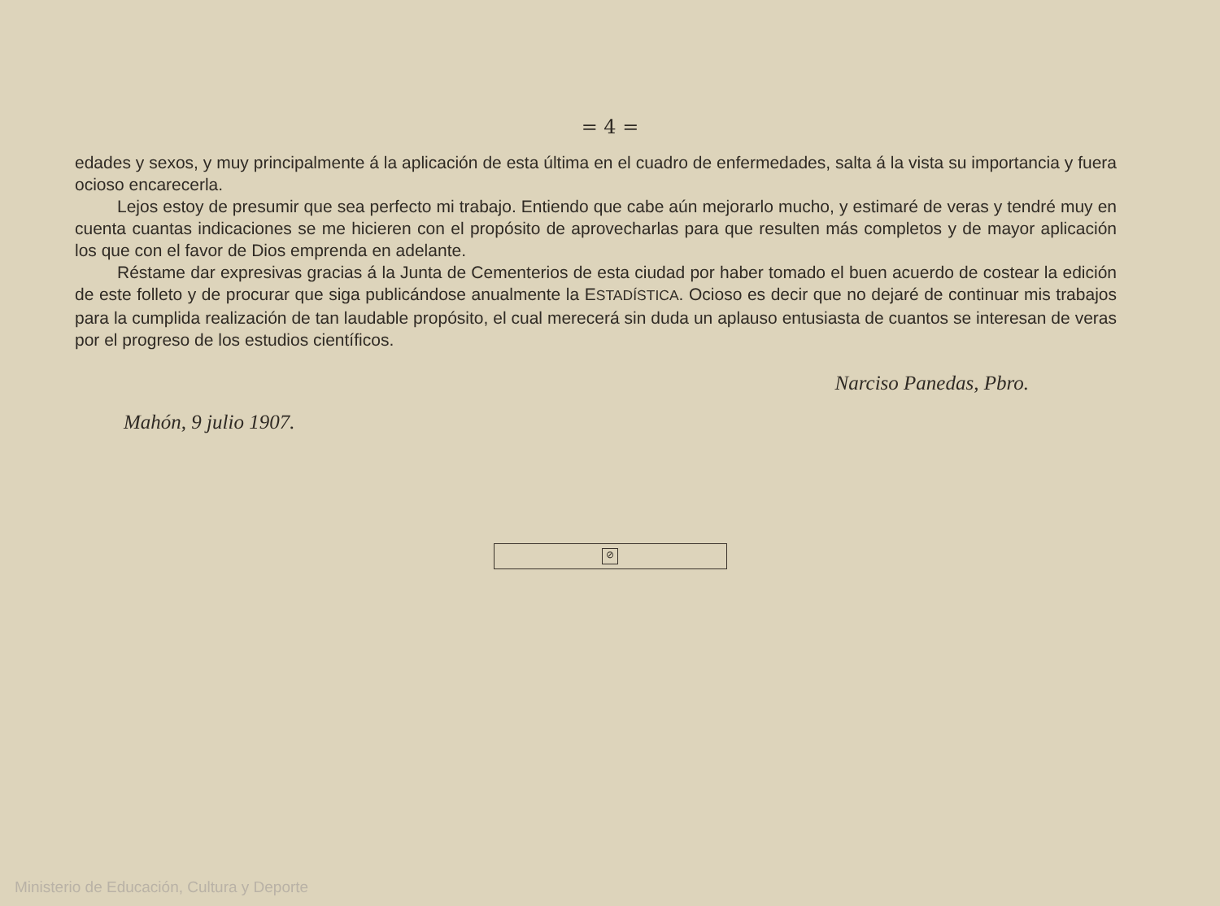= 4 =
edades y sexos, y muy principalmente á la aplicación de esta última en el cuadro de enfermedades, salta á la vista su importancia y fuera ocioso encarecerla.
Lejos estoy de presumir que sea perfecto mi trabajo. Entiendo que cabe aún mejorarlo mucho, y estimaré de veras y tendré muy en cuenta cuantas indicaciones se me hicieren con el propósito de aprovecharlas para que resulten más completos y de mayor aplicación los que con el favor de Dios emprenda en adelante.
Réstame dar expresivas gracias á la Junta de Cementerios de esta ciudad por haber tomado el buen acuerdo de costear la edición de este folleto y de procurar que siga publicándose anualmente la ESTADÍSTICA. Ocioso es decir que no dejaré de continuar mis trabajos para la cumplida realización de tan laudable propósito, el cual merecerá sin duda un aplauso entusiasta de cuantos se interesan de veras por el progreso de los estudios científicos.
Narciso Panedas, Pbro.
Mahón, 9 julio 1907.
⊘
Ministerio de Educación, Cultura y Deporte